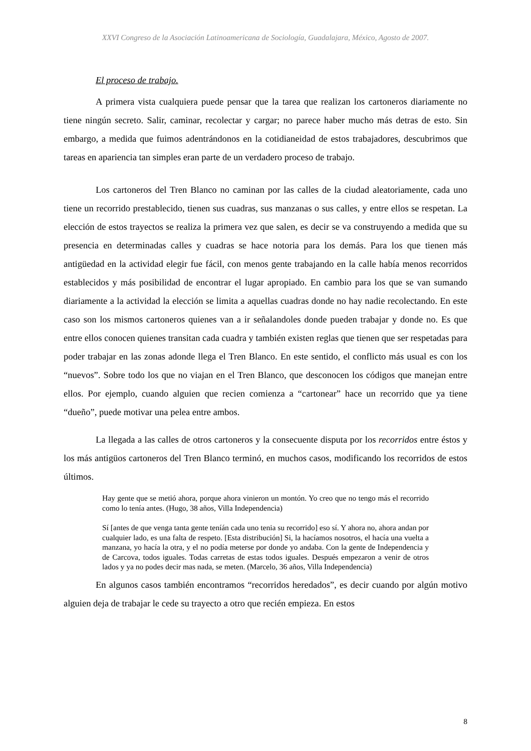XXVI Congreso de la Asociación Latinoamericana de Sociología, Guadalajara, México, Agosto de 2007.
El proceso de trabajo.
A primera vista cualquiera puede pensar que la tarea que realizan los cartoneros diariamente no tiene ningún secreto. Salir, caminar, recolectar y cargar; no parece haber mucho más detras de esto. Sin embargo, a medida que fuimos adentrándonos en la cotidianeidad de estos trabajadores, descubrimos que tareas en apariencia tan simples eran parte de un verdadero proceso de trabajo.
Los cartoneros del Tren Blanco no caminan por las calles de la ciudad aleatoriamente, cada uno tiene un recorrido prestablecido, tienen sus cuadras, sus manzanas o sus calles, y entre ellos se respetan. La elección de estos trayectos se realiza la primera vez que salen, es decir se va construyendo a medida que su presencia en determinadas calles y cuadras se hace notoria para los demás. Para los que tienen más antigüedad en la actividad elegir fue fácil, con menos gente trabajando en la calle había menos recorridos establecidos y más posibilidad de encontrar el lugar apropiado. En cambio para los que se van sumando diariamente a la actividad la elección se limita a aquellas cuadras donde no hay nadie recolectando. En este caso son los mismos cartoneros quienes van a ir señalandoles donde pueden trabajar y donde no. Es que entre ellos conocen quienes transitan cada cuadra y también existen reglas que tienen que ser respetadas para poder trabajar en las zonas adonde llega el Tren Blanco. En este sentido, el conflicto más usual es con los “nuevos”. Sobre todo los que no viajan en el Tren Blanco, que desconocen los códigos que manejan entre ellos. Por ejemplo, cuando alguien que recien comienza a “cartonear” hace un recorrido que ya tiene “dueño”, puede motivar una pelea entre ambos.
La llegada a las calles de otros cartoneros y la consecuente disputa por los recorridos entre éstos y los más antigüos cartoneros del Tren Blanco terminó, en muchos casos, modificando los recorridos de estos últimos.
Hay gente que se metió ahora, porque ahora vinieron un montón. Yo creo que no tengo más el recorrido como lo tenía antes. (Hugo, 38 años, Villa Independencia)
Sí [antes de que venga tanta gente teníán cada uno tenia su recorrido] eso sí. Y ahora no, ahora andan por cualquier lado, es una falta de respeto. [Esta distribución] Si, la hacíamos nosotros, el hacía una vuelta a manzana, yo hacía la otra, y el no podía meterse por donde yo andaba. Con la gente de Independencia y de Carcova, todos iguales. Todas carretas de estas todos iguales. Después empezaron a venir de otros lados y ya no podes decir mas nada, se meten. (Marcelo, 36 años, Villa Independencia)
En algunos casos también encontramos “recorridos heredados”, es decir cuando por algún motivo alguien deja de trabajar le cede su trayecto a otro que recién empieza. En estos
8